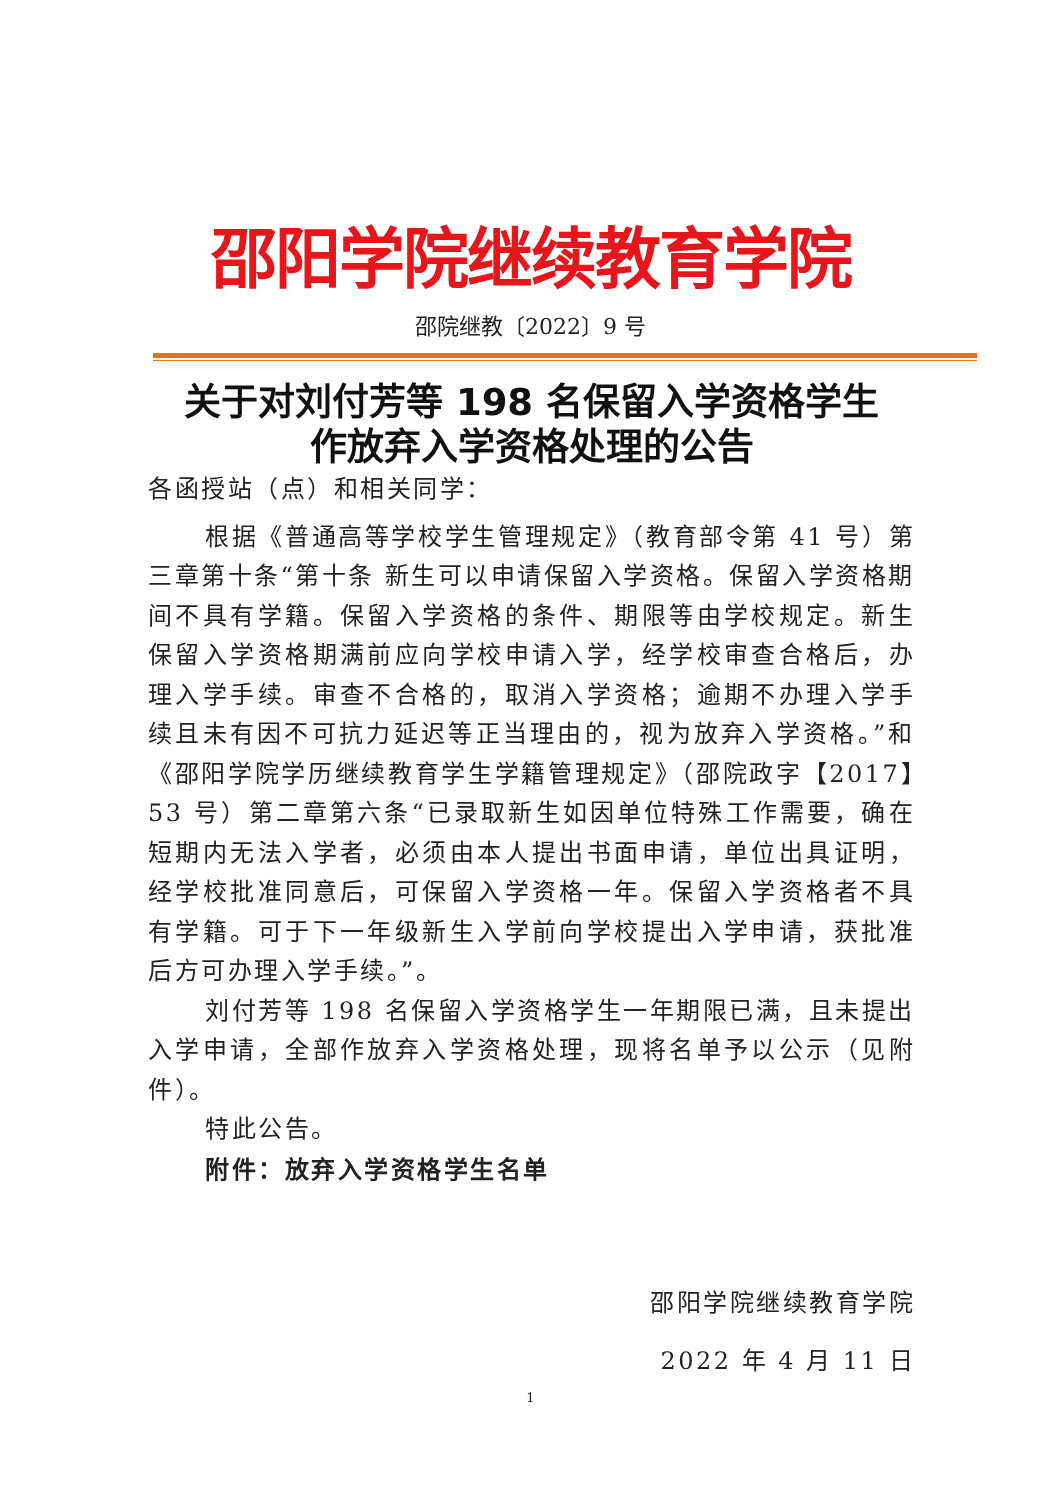邵阳学院继续教育学院
邵院继教〔2022〕9 号
关于对刘付芳等 198 名保留入学资格学生
作放弃入学资格处理的公告
各函授站（点）和相关同学：
根据《普通高等学校学生管理规定》（教育部令第 41 号）第三章第十条“第十条 新生可以申请保留入学资格。保留入学资格期间不具有学籍。保留入学资格的条件、期限等由学校规定。新生保留入学资格期满前应向学校申请入学，经学校审查合格后，办理入学手续。审查不合格的，取消入学资格；逾期不办理入学手续且未有因不可抗力延迟等正当理由的，视为放弃入学资格。”和《邵阳学院学历继续教育学生学籍管理规定》（邵院政字【2017】53 号）第二章第六条“已录取新生如因单位特殊工作需要，确在短期内无法入学者，必须由本人提出书面申请，单位出具证明，经学校批准同意后，可保留入学资格一年。保留入学资格者不具有学籍。可于下一年级新生入学前向学校提出入学申请，获批准后方可办理入学手续。”。
刘付芳等 198 名保留入学资格学生一年期限已满，且未提出入学申请，全部作放弃入学资格处理，现将名单予以公示（见附件）。
特此公告。
附件：放弃入学资格学生名单
邵阳学院继续教育学院
2022 年 4 月 11 日
1